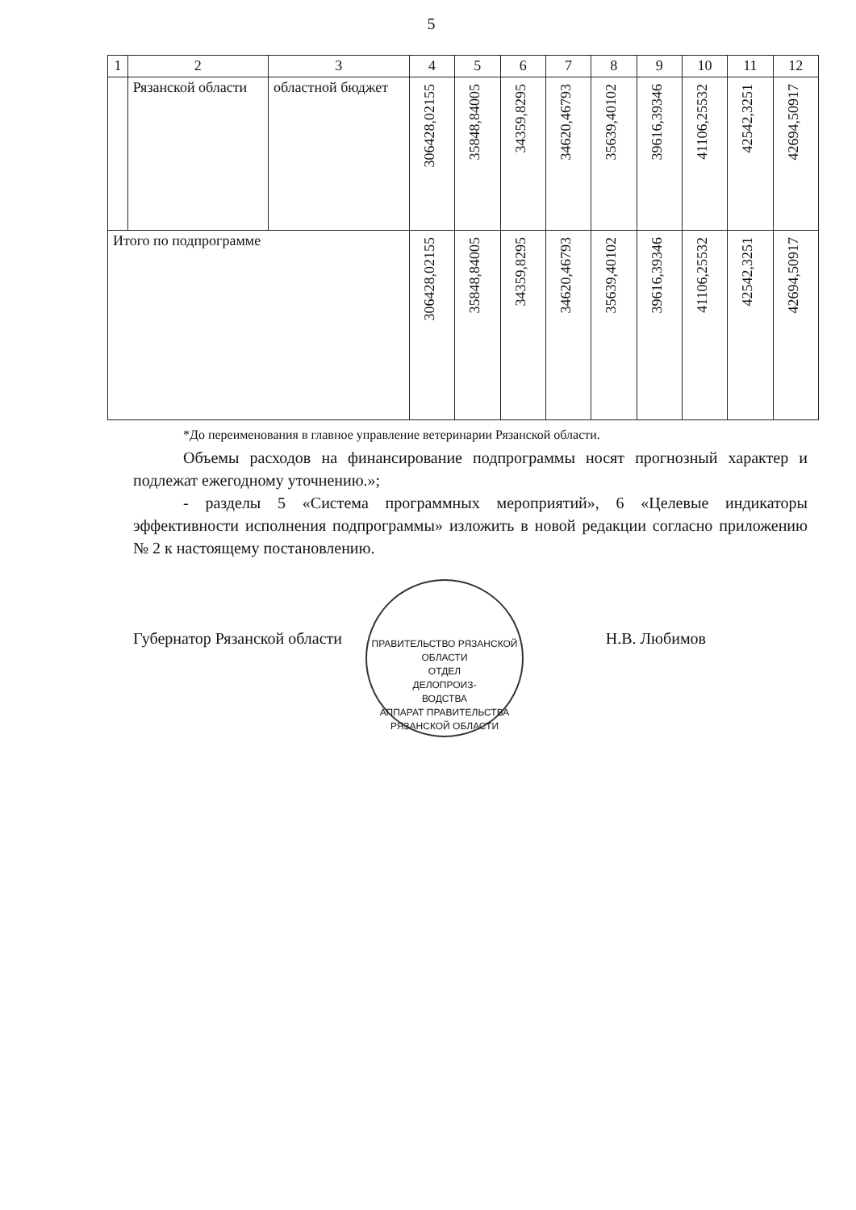5
| 1 | 2 | 3 | 4 | 5 | 6 | 7 | 8 | 9 | 10 | 11 | 12 |
| --- | --- | --- | --- | --- | --- | --- | --- | --- | --- | --- | --- |
| | Рязанской области | областной бюджет | 306428,02155 | 35848,84005 | 34359,8295 | 34620,46793 | 35639,40102 | 39616,39346 | 41106,25532 | 42542,3251 | 42694,50917 |
| Итого по подпрограмме | | | 306428,02155 | 35848,84005 | 34359,8295 | 34620,46793 | 35639,40102 | 39616,39346 | 41106,25532 | 42542,3251 | 42694,50917 |
*До переименования в главное управление ветеринарии Рязанской области.
Объемы расходов на финансирование подпрограммы носят прогнозный характер и подлежат ежегодному уточнению.»;
- разделы 5 «Система программных мероприятий», 6 «Целевые индикаторы эффективности исполнения подпрограммы» изложить в новой редакции согласно приложению № 2 к настоящему постановлению.
Губернатор Рязанской области Н.В. Любимов
ПРАВИТЕЛЬСТВО РЯЗАНСКОЙ ОБЛАСТИ
ОТДЕЛ
ДЕЛОПРОИЗ-
ВОДСТВА
АППАРАТ ПРАВИТЕЛЬСТВА РЯЗАНСКОЙ ОБЛАСТИ